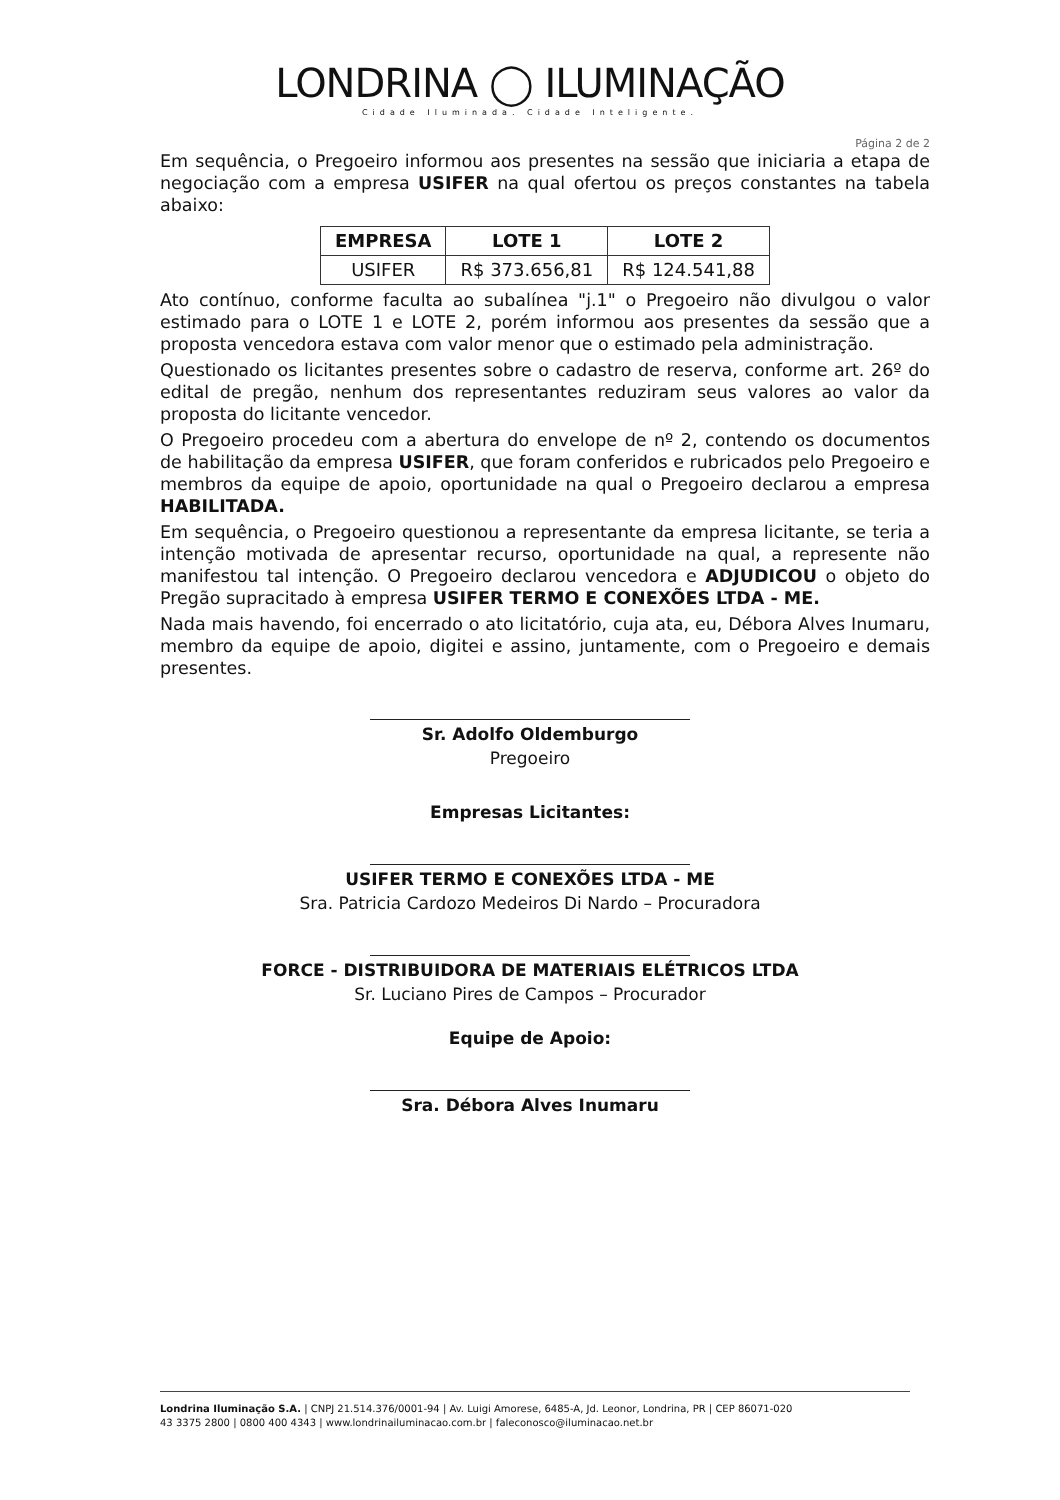LONDRINA ◯ ILUMINAÇÃO
Cidade Iluminada. Cidade Inteligente.
Página 2 de 2
Em sequência, o Pregoeiro informou aos presentes na sessão que iniciaria a etapa de negociação com a empresa USIFER na qual ofertou os preços constantes na tabela abaixo:
| EMPRESA | LOTE 1 | LOTE 2 |
| --- | --- | --- |
| USIFER | R$ 373.656,81 | R$ 124.541,88 |
Ato contínuo, conforme faculta ao subalínea "j.1" o Pregoeiro não divulgou o valor estimado para o LOTE 1 e LOTE 2, porém informou aos presentes da sessão que a proposta vencedora estava com valor menor que o estimado pela administração.
Questionado os licitantes presentes sobre o cadastro de reserva, conforme art. 26º do edital de pregão, nenhum dos representantes reduziram seus valores ao valor da proposta do licitante vencedor.
O Pregoeiro procedeu com a abertura do envelope de nº 2, contendo os documentos de habilitação da empresa USIFER, que foram conferidos e rubricados pelo Pregoeiro e membros da equipe de apoio, oportunidade na qual o Pregoeiro declarou a empresa HABILITADA.
Em sequência, o Pregoeiro questionou a representante da empresa licitante, se teria a intenção motivada de apresentar recurso, oportunidade na qual, a represente não manifestou tal intenção. O Pregoeiro declarou vencedora e ADJUDICOU o objeto do Pregão supracitado à empresa USIFER TERMO E CONEXÕES LTDA - ME.
Nada mais havendo, foi encerrado o ato licitatório, cuja ata, eu, Débora Alves Inumaru, membro da equipe de apoio, digitei e assino, juntamente, com o Pregoeiro e demais presentes.
Sr. Adolfo Oldemburgo
Pregoeiro
Empresas Licitantes:
USIFER TERMO E CONEXÕES LTDA - ME
Sra. Patricia Cardozo Medeiros Di Nardo – Procuradora
FORCE - DISTRIBUIDORA DE MATERIAIS ELÉTRICOS LTDA
Sr. Luciano Pires de Campos – Procurador
Equipe de Apoio:
Sra. Débora Alves Inumaru
Londrina Iluminação S.A. | CNPJ 21.514.376/0001-94 | Av. Luigi Amorese, 6485-A, Jd. Leonor, Londrina, PR | CEP 86071-020
43 3375 2800 | 0800 400 4343 | www.londrinailuminacao.com.br | faleconosco@iluminacao.net.br